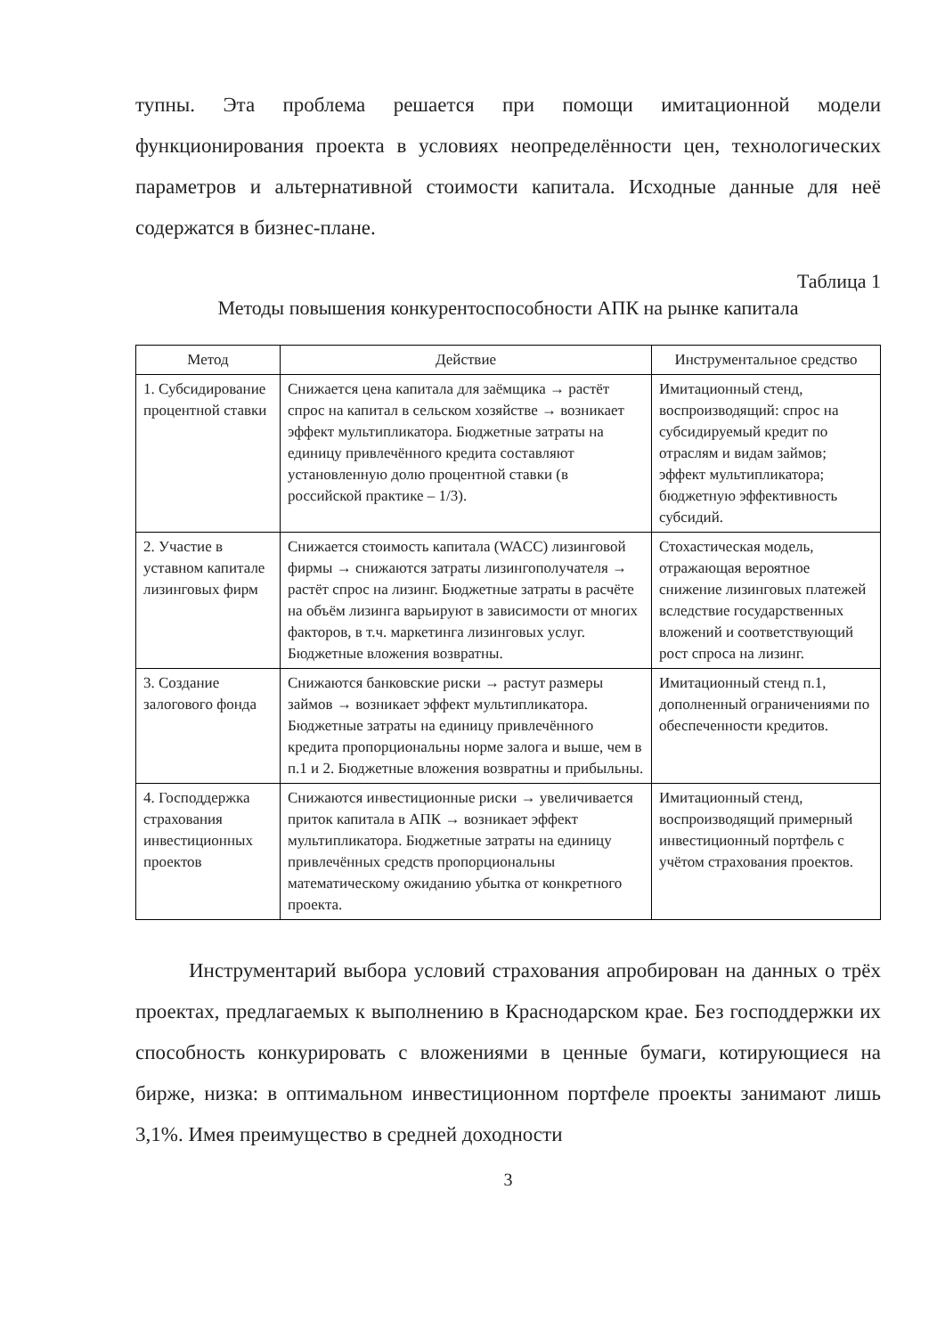тупны. Эта проблема решается при помощи имитационной модели функционирования проекта в условиях неопределённости цен, технологических параметров и альтернативной стоимости капитала. Исходные данные для неё содержатся в бизнес-плане.
Таблица 1
Методы повышения конкурентоспособности АПК на рынке капитала
| Метод | Действие | Инструментальное средство |
| --- | --- | --- |
| 1. Субсидирование процентной ставки | Снижается цена капитала для заёмщика → растёт спрос на капитал в сельском хозяйстве → возникает эффект мультипликатора. Бюджетные затраты на единицу привлечённого кредита составляют установленную долю процентной ставки (в российской практике – 1/3). | Имитационный стенд, воспроизводящий: спрос на субсидируемый кредит по отраслям и видам займов; эффект мультипликатора; бюджетную эффективность субсидий. |
| 2. Участие в уставном капитале лизинговых фирм | Снижается стоимость капитала (WACC) лизинговой фирмы → снижаются затраты лизингополучателя → растёт спрос на лизинг. Бюджетные затраты в расчёте на объём лизинга варьируют в зависимости от многих факторов, в т.ч. маркетинга лизинговых услуг. Бюджетные вложения возвратны. | Стохастическая модель, отражающая вероятное снижение лизинговых платежей вследствие государственных вложений и соответствующий рост спроса на лизинг. |
| 3. Создание залогового фонда | Снижаются банковские риски → растут размеры займов → возникает эффект мультипликатора. Бюджетные затраты на единицу привлечённого кредита пропорциональны норме залога и выше, чем в п.1 и 2. Бюджетные вложения возвратны и прибыльны. | Имитационный стенд п.1, дополненный ограничениями по обеспеченности кредитов. |
| 4. Господдержка страхования инвестиционных проектов | Снижаются инвестиционные риски → увеличивается приток капитала в АПК → возникает эффект мультипликатора. Бюджетные затраты на единицу привлечённых средств пропорциональны математическому ожиданию убытка от конкретного проекта. | Имитационный стенд, воспроизводящий примерный инвестиционный портфель с учётом страхования проектов. |
Инструментарий выбора условий страхования апробирован на данных о трёх проектах, предлагаемых к выполнению в Краснодарском крае. Без господдержки их способность конкурировать с вложениями в ценные бумаги, котирующиеся на бирже, низка: в оптимальном инвестиционном портфеле проекты занимают лишь 3,1%. Имея преимущество в средней доходности
3